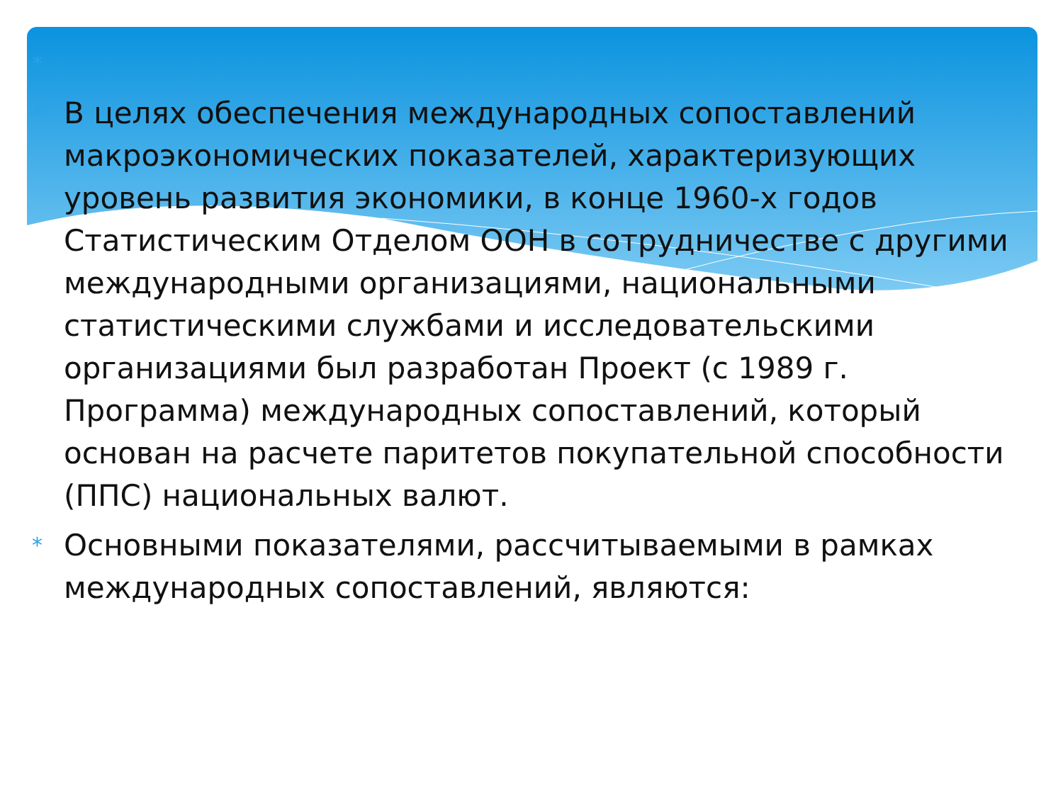*
* В целях обеспечения международных сопоставлений макроэкономических показателей, характеризующих уровень развития экономики, в конце 1960-х годов Статистическим Отделом ООН в сотрудничестве с другими международными организациями, национальными статистическими службами и исследовательскими организациями был разработан Проект (с 1989 г. Программа) международных сопоставлений, который основан на расчете паритетов покупательной способности (ППС) национальных валют.
* Основными показателями, рассчитываемыми в рамках международных сопоставлений, являются: